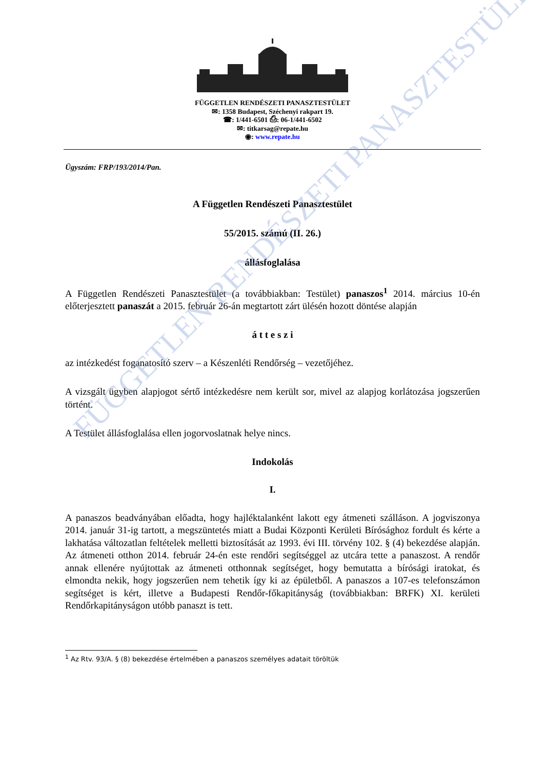FÜGGETLEN RENDÉSZETI PANASZTESTÜLET
FÜGGETLEN RENDÉSZETI PANASZTESTÜLET
✉: 1358 Budapest, Széchenyi rakpart 19.
☎: 1/441-6501 ⎙: 06-1/441-6502
✉: titkarsag@repate.hu
◉: www.repate.hu
Ügyszám: FRP/193/2014/Pan.
A Független Rendészeti Panasztestület
55/2015. számú (II. 26.)
állásfoglalása
A Független Rendészeti Panasztestület (a továbbiakban: Testület) panaszos<sup>1</sup> 2014. március 10-én előterjesztett panaszát a 2015. február 26-án megtartott zárt ülésén hozott döntése alapján
á t t e s z i
az intézkedést foganatosító szerv – a Készenléti Rendőrség – vezetőjéhez.
A vizsgált ügyben alapjogot sértő intézkedésre nem került sor, mivel az alapjog korlátozása jogszerűen történt.
A Testület állásfoglalása ellen jogorvoslatnak helye nincs.
Indokolás
I.
A panaszos beadványában előadta, hogy hajléktalanként lakott egy átmeneti szálláson. A jogviszonya 2014. január 31-ig tartott, a megszüntetés miatt a Budai Központi Kerületi Bírósághoz fordult és kérte a lakhatása változatlan feltételek melletti biztosítását az 1993. évi III. törvény 102. § (4) bekezdése alapján. Az átmeneti otthon 2014. február 24-én este rendőri segítséggel az utcára tette a panaszost. A rendőr annak ellenére nyújtottak az átmeneti otthonnak segítséget, hogy bemutatta a bírósági iratokat, és elmondta nekik, hogy jogszerűen nem tehetik így ki az épületből. A panaszos a 107-es telefonszámon segítséget is kért, illetve a Budapesti Rendőr-főkapitányság (továbbiakban: BRFK) XI. kerületi Rendőrkapitányságon utóbb panaszt is tett.
<sup>1</sup> Az Rtv. 93/A. § (8) bekezdése értelmében a panaszos személyes adatait töröltük